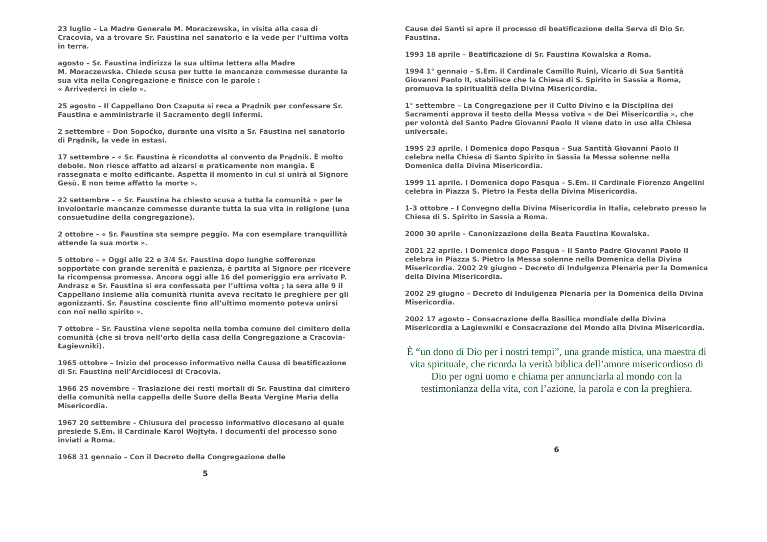23 luglio – La Madre Generale M. Moraczewska, in visita alla casa di Cracovia, va a trovare Sr. Faustina nel sanatorio e la vede per l’ultima volta in terra.
agosto – Sr. Faustina indirizza la sua ultima lettera alla Madre
M. Moraczewska. Chiede scusa per tutte le mancanze commesse durante la sua vita nella Congregazione e finisce con le parole :
« Arrivederci in cielo ».
25 agosto – Il Cappellano Don Czaputa si reca a Prądnik per confessare Sr. Faustina e amministrarle il Sacramento degli infermi.
2 settembre – Don Sopoćko, durante una visita a Sr. Faustina nel sanatorio di Prądnik, la vede in estasi.
17 settembre – « Sr. Faustina è ricondotta al convento da Prądnik. È molto debole. Non riesce affatto ad alzarsi e praticamente non mangia. È rassegnata e molto edificante. Aspetta il momento in cui si unirà al Signore Gesù. E non teme affatto la morte ».
22 settembre – « Sr. Faustina ha chiesto scusa a tutta la comunità » per le involontarie mancanze commesse durante tutta la sua vita in religione (una consuetudine della congregazione).
2 ottobre – « Sr. Faustina sta sempre peggio. Ma con esemplare tranquillità attende la sua morte ».
5 ottobre – « Oggi alle 22 e 3/4 Sr. Faustina dopo lunghe sofferenze sopportate con grande serenità e pazienza, è partita al Signore per ricevere la ricompensa promessa. Ancora oggi alle 16 del pomeriggio era arrivato P. Andrasz e Sr. Faustina si era confessata per l’ultima volta ; la sera alle 9 il Cappellano insieme alla comunità riunita aveva recitato le preghiere per gli agonizzanti. Sr. Faustina cosciente fino all’ultimo momento poteva unirsi con noi nello spirito ».
7 ottobre – Sr. Faustina viene sepolta nella tomba comune del cimitero della comunità (che si trova nell’orto della casa della Congregazione a Cracovia- Łagiewniki).
1965 ottobre – Inizio del processo informativo nella Causa di beatificazione di Sr. Faustina nell’Arcidiocesi di Cracovia.
1966 25 novembre – Traslazione dei resti mortali di Sr. Faustina dal cimitero della comunità nella cappella delle Suore della Beata Vergine Maria della Misericordia.
1967 20 settembre – Chiusura del processo informativo diocesano al quale presiede S.Em. il Cardinale Karol Wojtyła. I documenti del processo sono inviati a Roma.
1968 31 gennaio – Con il Decreto della Congregazione delle
5
Cause dei Santi si apre il processo di beatificazione della Serva di Dio Sr. Faustina.
1993 18 aprile – Beatificazione di Sr. Faustina Kowalska a Roma.
1994 1° gennaio – S.Em. il Cardinale Camillo Ruini, Vicario di Sua Santità Giovanni Paolo II, stabilisce che la Chiesa di S. Spirito in Sassia a Roma, promuova la spiritualità della Divina Misericordia.
1° settembre – La Congregazione per il Culto Divino e la Disciplina dei Sacramenti approva il testo della Messa votiva « de Dei Misericordia », che per volontà del Santo Padre Giovanni Paolo II viene dato in uso alla Chiesa universale.
1995 23 aprile. I Domenica dopo Pasqua – Sua Santità Giovanni Paolo II celebra nella Chiesa di Santo Spirito in Sassia la Messa solenne nella Domenica della Divina Misericordia.
1999 11 aprile. I Domenica dopo Pasqua – S.Em. il Cardinale Fiorenzo Angelini celebra in Piazza S. Pietro la Festa della Divina Misericordia.
1-3 ottobre – I Convegno della Divina Misericordia in Italia, celebrato presso la Chiesa di S. Spirito in Sassia a Roma.
2000 30 aprile – Canonizzazione della Beata Faustina Kowalska.
2001 22 aprile. I Domenica dopo Pasqua – Il Santo Padre Giovanni Paolo II celebra in Piazza S. Pietro la Messa solenne nella Domenica della Divina Misericordia. 2002 29 giugno – Decreto di Indulgenza Plenaria per la Domenica della Divina Misericordia.
2002 29 giugno – Decreto di Indulgenza Plenaria per la Domenica della Divina Misericordia.
2002 17 agosto – Consacrazione della Basilica mondiale della Divina Misericordia a Lagiewniki e Consacrazione del Mondo alla Divina Misericordia.
È “un dono di Dio per i nostri tempi”, una grande mistica, una maestra di vita spirituale, che ricorda la verità biblica dell’amore misericordioso di Dio per ogni uomo e chiama per annunciarla al mondo con la testimonianza della vita, con l’azione, la parola e con la preghiera.
6